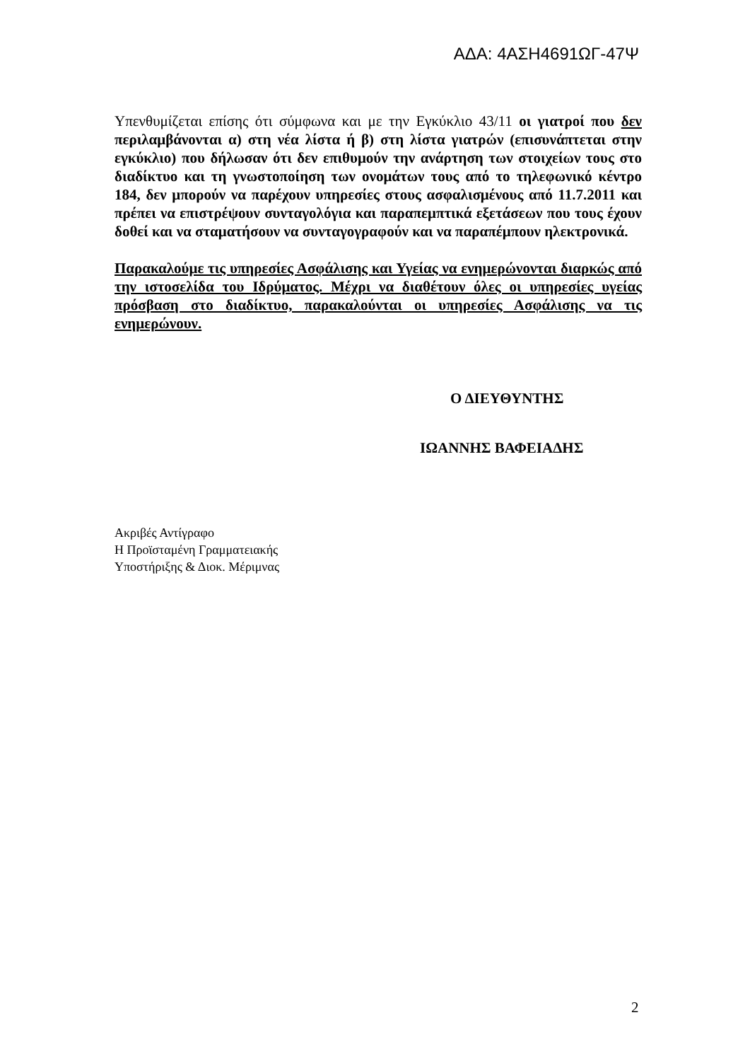ΑΔΑ: 4ΑΣΗ4691ΩΓ-47Ψ
Υπενθυμίζεται επίσης ότι σύμφωνα και με την Εγκύκλιο 43/11 οι γιατροί που δεν περιλαμβάνονται α) στη νέα λίστα ή β) στη λίστα γιατρών (επισυνάπτεται στην εγκύκλιο) που δήλωσαν ότι δεν επιθυμούν την ανάρτηση των στοιχείων τους στο διαδίκτυο και τη γνωστοποίηση των ονομάτων τους από το τηλεφωνικό κέντρο 184, δεν μπορούν να παρέχουν υπηρεσίες στους ασφαλισμένους από 11.7.2011 και πρέπει να επιστρέψουν συνταγολόγια και παραπεμπτικά εξετάσεων που τους έχουν δοθεί και να σταματήσουν να συνταγογραφούν και να παραπέμπουν ηλεκτρονικά.
Παρακαλούμε τις υπηρεσίες Ασφάλισης και Υγείας να ενημερώνονται διαρκώς από την ιστοσελίδα του Ιδρύματος. Μέχρι να διαθέτουν όλες οι υπηρεσίες υγείας πρόσβαση στο διαδίκτυο, παρακαλούνται οι υπηρεσίες Ασφάλισης να τις ενημερώνουν.
Ο ΔΙΕΥΘΥΝΤΗΣ
ΙΩΑΝΝΗΣ ΒΑΦΕΙΑΔΗΣ
Ακριβές Αντίγραφο
Η Προϊσταμένη Γραμματειακής
Υποστήριξης & Διοκ. Μέριμνας
2